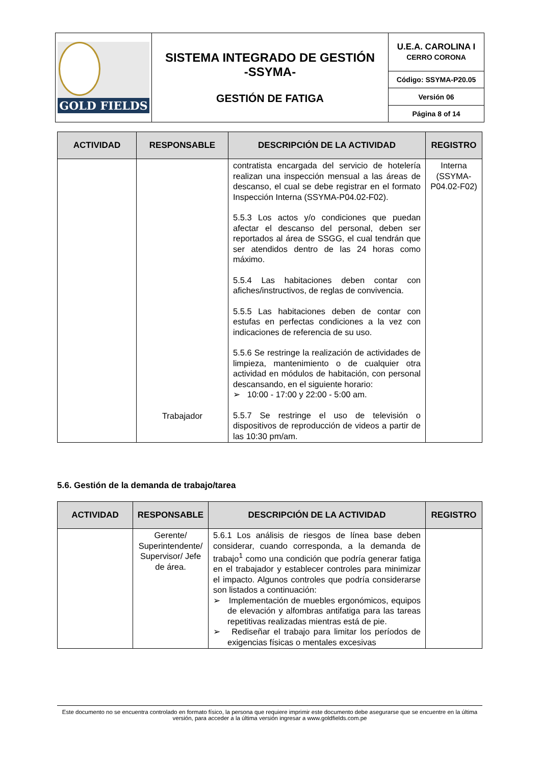| GOLD FIELDS | SISTEMA INTEGRADO DE GESTIÓN -SSYMA- GESTIÓN DE FATIGA | U.E.A. CAROLINA I CERRO CORONA |
| | | Código: SSYMA-P20.05 |
| | | Versión 06 |
| | | Página 8 of 14 |
| ACTIVIDAD | RESPONSABLE | DESCRIPCIÓN DE LA ACTIVIDAD | REGISTRO |
| --- | --- | --- | --- |
| | Trabajador | contratista encargada del servicio de hotelería realizan una inspección mensual a las áreas de descanso, el cual se debe registrar en el formato Inspección Interna (SSYMA-P04.02-F02). 5.5.3 Los actos y/o condiciones que puedan afectar el descanso del personal, deben ser reportados al área de SSGG, el cual tendrán que ser atendidos dentro de las 24 horas como máximo. 5.5.4 Las habitaciones deben contar con afiches/instructivos, de reglas de convivencia. 5.5.5 Las habitaciones deben de contar con estufas en perfectas condiciones a la vez con indicaciones de referencia de su uso. 5.5.6 Se restringe la realización de actividades de limpieza, mantenimiento o de cualquier otra actividad en módulos de habitación, con personal descansando, en el siguiente horario: ➢ 10:00 - 17:00 y 22:00 - 5:00 am. 5.5.7 Se restringe el uso de televisión o dispositivos de reproducción de videos a partir de las 10:30 pm/am. | Interna (SSYMA-P04.02-F02) |
5.6. Gestión de la demanda de trabajo/tarea
| ACTIVIDAD | RESPONSABLE | DESCRIPCIÓN DE LA ACTIVIDAD | REGISTRO |
| --- | --- | --- | --- |
| | Gerente/ Superintendente/ Supervisor/ Jefe de área. | 5.6.1 Los análisis de riesgos de línea base deben considerar, cuando corresponda, a la demanda de trabajo<sup>1</sup> como una condición que podría generar fatiga en el trabajador y establecer controles para minimizar el impacto. Algunos controles que podría considerarse son listados a continuación: ➢ Implementación de muebles ergonómicos, equipos de elevación y alfombras antifatiga para las tareas repetitivas realizadas mientras está de pie. ➢ Rediseñar el trabajo para limitar los períodos de exigencias físicas o mentales excesivas | |
Este documento no se encuentra controlado en formato físico, la persona que requiere imprimir este documento debe asegurarse que se encuentre en la última versión, para acceder a la última versión ingresar a www.goldfields.com.pe